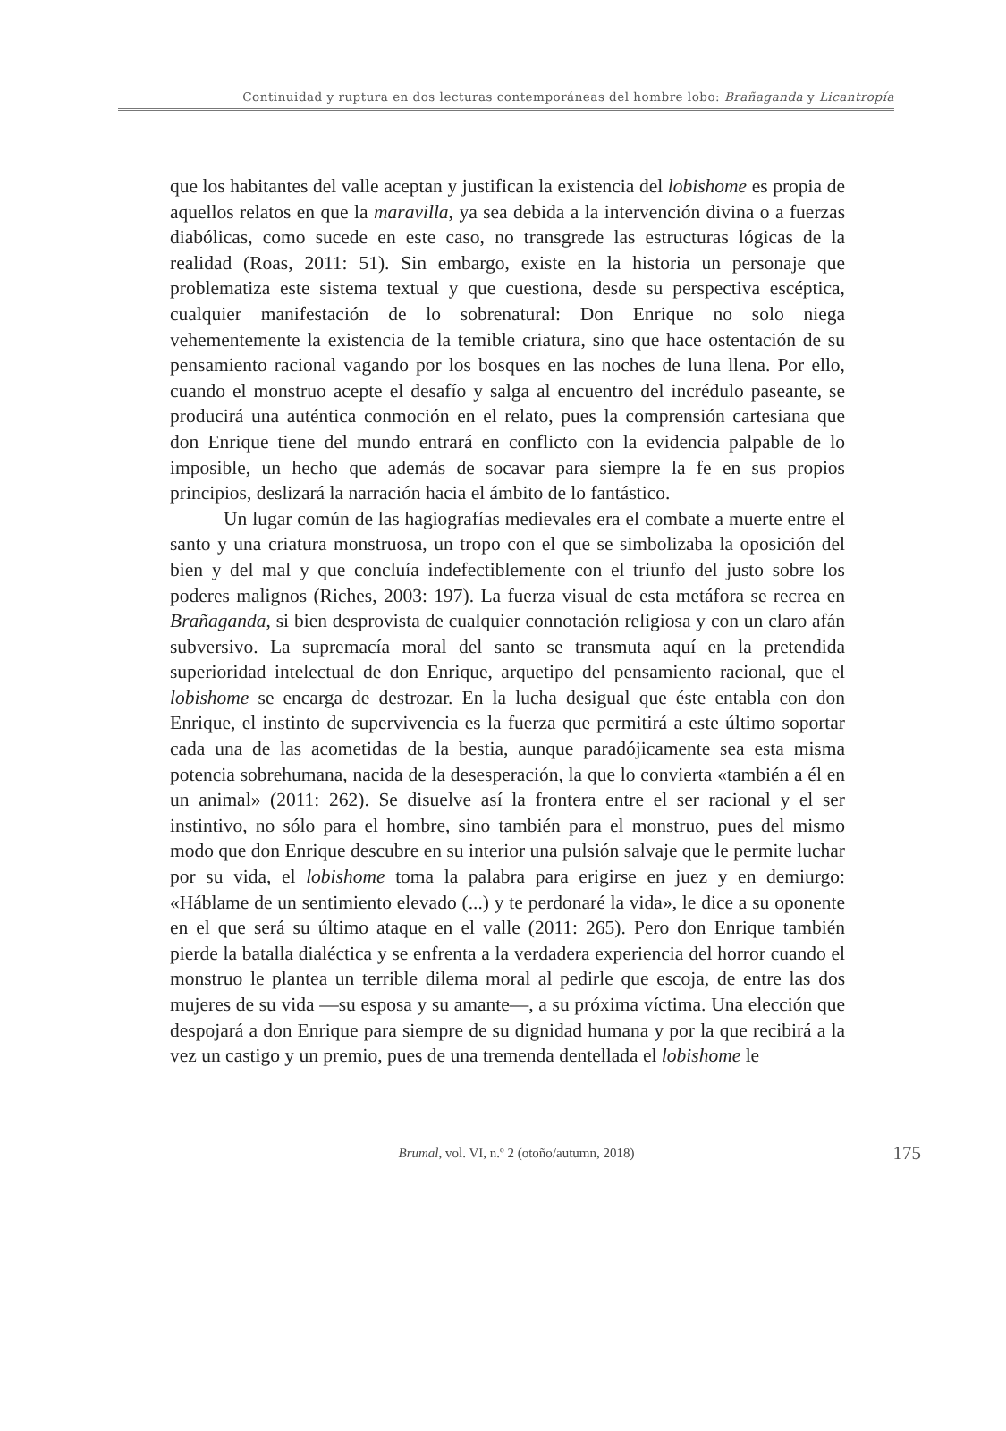Continuidad y ruptura en dos lecturas contemporáneas del hombre lobo: Brañaganda y Licantropía
que los habitantes del valle aceptan y justifican la existencia del lobishome es propia de aquellos relatos en que la maravilla, ya sea debida a la intervención divina o a fuerzas diabólicas, como sucede en este caso, no transgrede las estructuras lógicas de la realidad (Roas, 2011: 51). Sin embargo, existe en la historia un personaje que problematiza este sistema textual y que cuestiona, desde su perspectiva escéptica, cualquier manifestación de lo sobrenatural: Don Enrique no solo niega vehementemente la existencia de la temible criatura, sino que hace ostentación de su pensamiento racional vagando por los bosques en las noches de luna llena. Por ello, cuando el monstruo acepte el desafío y salga al encuentro del incrédulo paseante, se producirá una auténtica conmoción en el relato, pues la comprensión cartesiana que don Enrique tiene del mundo entrará en conflicto con la evidencia palpable de lo imposible, un hecho que además de socavar para siempre la fe en sus propios principios, deslizará la narración hacia el ámbito de lo fantástico.
Un lugar común de las hagiografías medievales era el combate a muerte entre el santo y una criatura monstruosa, un tropo con el que se simbolizaba la oposición del bien y del mal y que concluía indefectiblemente con el triunfo del justo sobre los poderes malignos (Riches, 2003: 197). La fuerza visual de esta metáfora se recrea en Brañaganda, si bien desprovista de cualquier connotación religiosa y con un claro afán subversivo. La supremacía moral del santo se transmuta aquí en la pretendida superioridad intelectual de don Enrique, arquetipo del pensamiento racional, que el lobishome se encarga de destrozar. En la lucha desigual que éste entabla con don Enrique, el instinto de supervivencia es la fuerza que permitirá a este último soportar cada una de las acometidas de la bestia, aunque paradójicamente sea esta misma potencia sobrehumana, nacida de la desesperación, la que lo convierta «también a él en un animal» (2011: 262). Se disuelve así la frontera entre el ser racional y el ser instintivo, no sólo para el hombre, sino también para el monstruo, pues del mismo modo que don Enrique descubre en su interior una pulsión salvaje que le permite luchar por su vida, el lobishome toma la palabra para erigirse en juez y en demiurgo: «Háblame de un sentimiento elevado (...) y te perdonaré la vida», le dice a su oponente en el que será su último ataque en el valle (2011: 265). Pero don Enrique también pierde la batalla dialéctica y se enfrenta a la verdadera experiencia del horror cuando el monstruo le plantea un terrible dilema moral al pedirle que escoja, de entre las dos mujeres de su vida —su esposa y su amante—, a su próxima víctima. Una elección que despojará a don Enrique para siempre de su dignidad humana y por la que recibirá a la vez un castigo y un premio, pues de una tremenda dentellada el lobishome le
Brumal, vol. VI, n.º 2 (otoño/autumn, 2018)
175